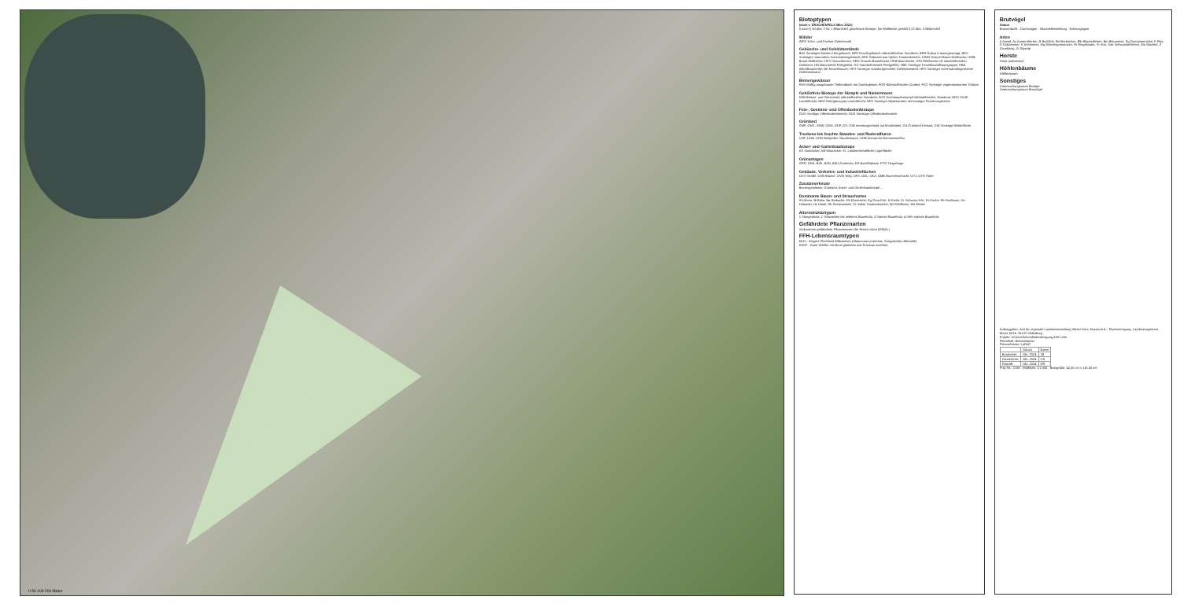0 50 100 200 Meter
Biotoptypen
(nach v. DRACHENFELS März 2021)
§ nach § 30 Abs. 2 Nr. 1 BNatSchG geschützte Biotope; §w Wallhecke gemäß § 22 Abs. 3 NNatSchG
Wälder
WEG Erlen- und Eschen-Galeriewald
Gebüsche- und Gehölzbestände
BAZ Sonstiges Weiden-Ufergebüsch; BFR Feuchtgebüsch nährstoffreicher Standorte; BRR Rubus-/Lianengestrüpp; BRS Sonstiges naturnahes Sukzessionsgebüsch; BRK Gebüsch aus Später Traubenkirsche; HWM Strauch-Baum-Wallhecke; HWB Baum-Wallhecke; HFS Strauchhecke; HFM Strauch-Baumhecke; HFB Baumhecke; HFX Feldhecke mit standortfremden Gehölzen; HN Naturnahes Feldgehölz; HX Standortfremdes Feldgehölz; HBE Sonstiger Einzelbaum/Baumgruppe; HBA Allee/Baumreihe; BE Einzelstrauch; HPS Sonstiger standortgerechter Gehölzbestand; HPX Sonstiger nicht standortgerechter Gehölzbestand
Binnengewässer
FMS Mäßig ausgebauter Tieflandbach mit Sandsubstrat; FGR Nährstoffreicher Graben; FGZ Sonstiger vegetationsarmer Graben
Gehölzfreie Biotope der Sümpfe und Niedermoore
NSB Binsen- und Simsenried nährstoffreicher Standorte; NSS Hochstaudensumpf nährstoffreicher Standorte; NRS Schilf-Landröhricht; NRG Rohrglanzgras-Landröhricht; NPZ Sonstiger Nassstandort mit krautiger Pioniervegetation
Fels-, Gesteins- und Offenbodenbiotope
DOS Sandiger Offenbodenbereich; DOZ Sonstiger Offenbodenbereich
Grünland
GMF, GMS, GNW, GEM, GEF, GIT, GIM Intensivgrünland auf Moorböden, GA Grünland-Einsaat, GW Sonstige Weidefläche
Trockene bis feuchte Stauden- und Ruderalfluren
UHF, UHM, UHN Nitrophiler Staudensaum, UHB Artenarme Brennnesselflur
Acker- und Gartenbaubiotope
AS Sandacker; AM Mooracker; EL Landwirtschaftliche Lagerfläche
Grünanlagen
GRR, GRA, BZE, BZN, BZH Zierhecke, ER Beet/Rabatte, PTG Tiergehege
Gebäude, Verkehrs- und Industrieflächen
OVS Straße; OVB Brücke; OVW Weg; OFZ; ODL; OKZ; OMB Brunnenschacht; OYJ; OYH Hütte
Zusatzmerkmale
Binnengewässer, Grünland, Acker- und Gartenbaubiotope ...
Dominante Baum- und Straucharten
Ah Ahorn, Bi Birke, Bu Rotbuche, Eb Eberesche, Eg Grau-Erle, Ei Eiche, Er Schwarz-Erle, Es Esche, Fb Faulbaum, Ho Holunder, Hs Hasel, Rk Rosskastanie, Ts Späte Traubenkirsche, Wd Weißdorn, We Weide
Altersstrukturtypen
1 Stangenholz; 2 Schwaches bis mittleres Baumholz; 3 Starkes Baumholz; 4 Sehr starkes Baumholz
Gefährdete Pflanzenarten
Vorkommen gefährdeter Pflanzenarten der Roten Listen (D/Nds.)
FFH-Lebensraumtypen
6510 - Magere Flachland-Mähwiesen (Alopecurus pratensis, Sanguisorba officinalis)
91E0* - Auen-Wälder mit Alnus glutinosa und Fraxinus excelsior
Brutvögel
Status
Brutverdacht · Durchzügler · Brutzeitfeststellung · Nahrungsgast
Arten
A Amsel, Au Austernfischer, B Buchfink, Ba Bachstelze, Blk Blaukehlchen, Bm Blaumeise, Dg Dorngrasmücke, F Fitis, G Goldammer, K Kohlmeise, Mg Mönchsgrasmücke, Rt Ringeltaube, St Star, Swk Schwarzkehlchen, Wa Wachtel, Z Zaunkönig, Zi Zilpzalp
Horste
Horst (unbesetzt)
Höhlenbäume
Höhlenbaum
Sonstiges
Untersuchungsraum Biotope
Untersuchungsraum Brutvögel
Auftraggeber: Amt für regionale Landesentwicklung Weser-Ems, Dezernat 4 – Flurbereinigung, Landmanagement, Markt 15/16, 26122 Oldenburg
Projekt: Unternehmensflurbereinigung A20 Lehe
Planinhalt: Bestandsplan
Planverfasser: LaReG
| | Datum | Name |
| Bearbeitet: | Okt. 2024 | JB |
| Gezeichnet: | Okt. 2024 | CB |
| Geprüft: | Okt. 2024 | GR |
Proj.-Nr.: 2158 · Maßstab: 1:1.000 · Blattgröße: 42,00 cm x 116,00 cm